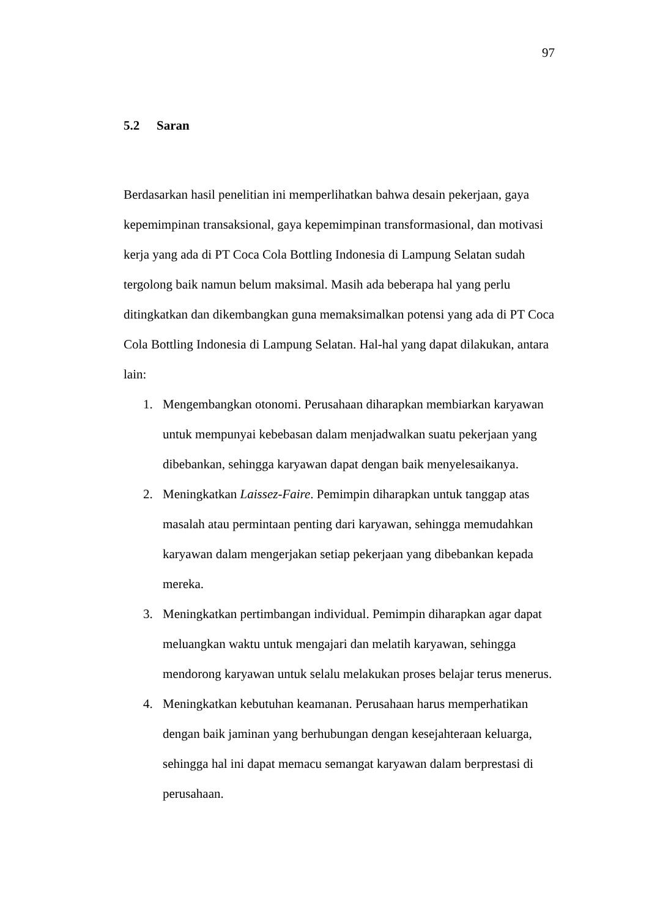97
5.2 Saran
Berdasarkan hasil penelitian ini memperlihatkan bahwa desain pekerjaan, gaya kepemimpinan transaksional, gaya kepemimpinan transformasional, dan motivasi kerja yang ada di PT Coca Cola Bottling Indonesia di Lampung Selatan sudah tergolong baik namun belum maksimal. Masih ada beberapa hal yang perlu ditingkatkan dan dikembangkan guna memaksimalkan potensi yang ada di PT Coca Cola Bottling Indonesia di Lampung Selatan. Hal-hal yang dapat dilakukan, antara lain:
1. Mengembangkan otonomi. Perusahaan diharapkan membiarkan karyawan untuk mempunyai kebebasan dalam menjadwalkan suatu pekerjaan yang dibebankan, sehingga karyawan dapat dengan baik menyelesaikanya.
2. Meningkatkan Laissez-Faire. Pemimpin diharapkan untuk tanggap atas masalah atau permintaan penting dari karyawan, sehingga memudahkan karyawan dalam mengerjakan setiap pekerjaan yang dibebankan kepada mereka.
3. Meningkatkan pertimbangan individual. Pemimpin diharapkan agar dapat meluangkan waktu untuk mengajari dan melatih karyawan, sehingga mendorong karyawan untuk selalu melakukan proses belajar terus menerus.
4. Meningkatkan kebutuhan keamanan. Perusahaan harus memperhatikan dengan baik jaminan yang berhubungan dengan kesejahteraan keluarga, sehingga hal ini dapat memacu semangat karyawan dalam berprestasi di perusahaan.